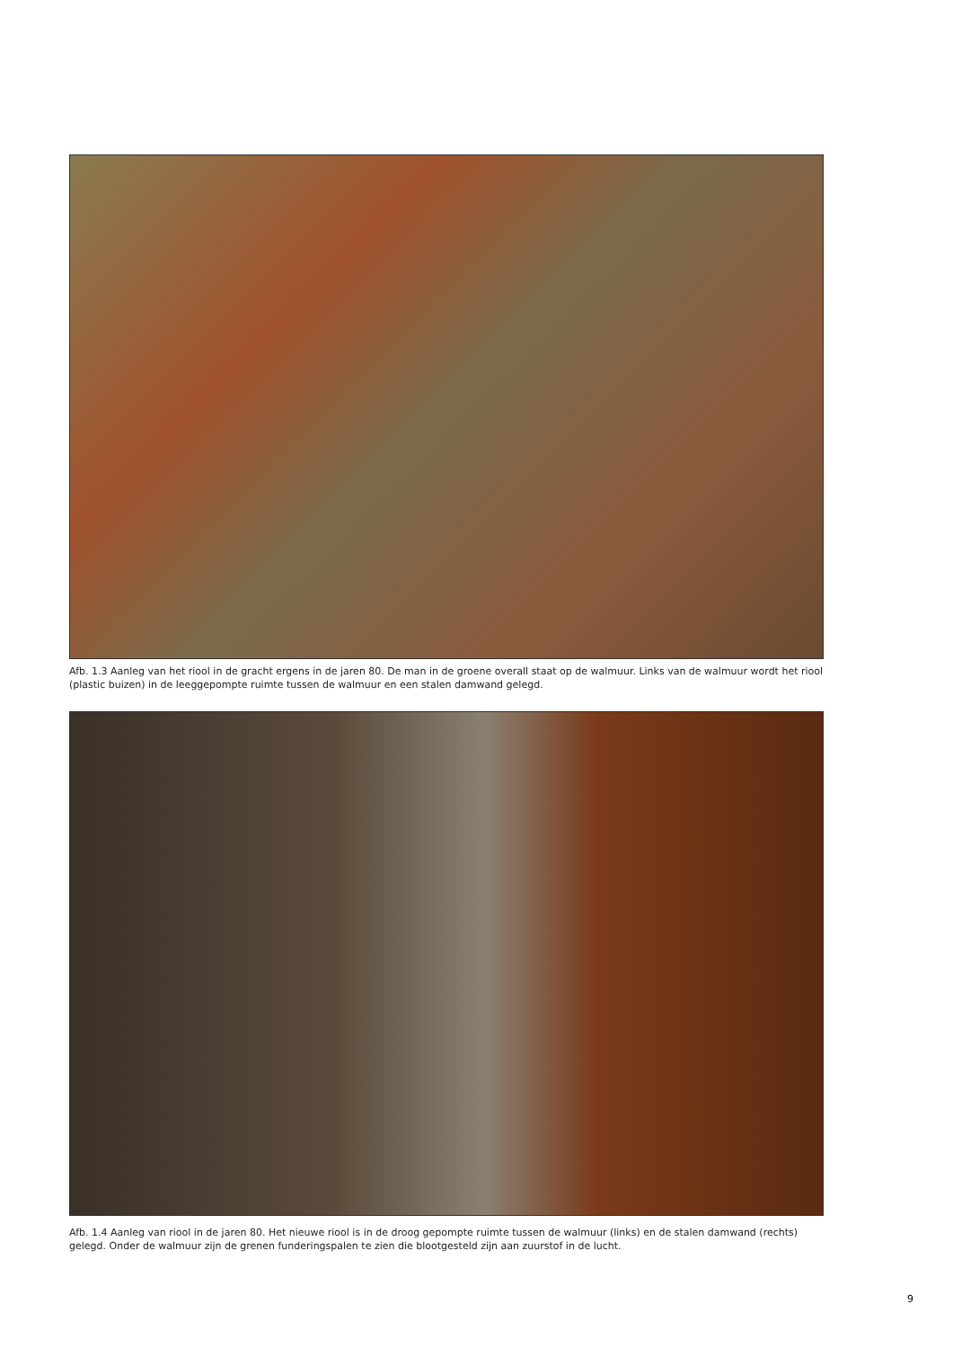Afb. 1.3 Aanleg van het riool in de gracht ergens in de jaren 80. De man in de groene overall staat op de walmuur. Links van de walmuur wordt het riool (plastic buizen) in de leeggepompte ruimte tussen de walmuur en een stalen damwand gelegd.
Afb. 1.4 Aanleg van riool in de jaren 80. Het nieuwe riool is in de droog gepompte ruimte tussen de walmuur (links) en de stalen damwand (rechts) gelegd. Onder de walmuur zijn de grenen funderingspalen te zien die blootgesteld zijn aan zuurstof in de lucht.
9